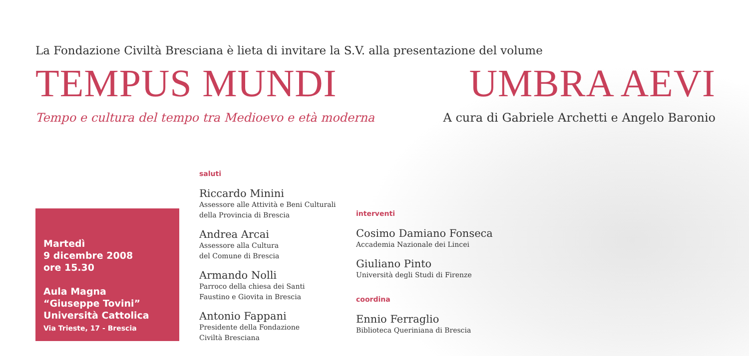La Fondazione Civiltà Bresciana è lieta di invitare la S.V. alla presentazione del volume
TEMPUS MUNDI UMBRA AEVI
Tempo e cultura del tempo tra Medioevo e età moderna
A cura di Gabriele Archetti e Angelo Baronio
Martedì
9 dicembre 2008
ore 15.30
Aula Magna
“Giuseppe Tovini”
Università Cattolica
Via Trieste, 17 - Brescia
saluti
Riccardo Minini
Assessore alle Attività e Beni Culturali
della Provincia di Brescia
Andrea Arcai
Assessore alla Cultura
del Comune di Brescia
Armando Nolli
Parroco della chiesa dei Santi
Faustino e Giovita in Brescia
Antonio Fappani
Presidente della Fondazione
Civiltà Bresciana
interventi
Cosimo Damiano Fonseca
Accademia Nazionale dei Lincei
Giuliano Pinto
Università degli Studi di Firenze
coordina
Ennio Ferraglio
Biblioteca Queriniana di Brescia